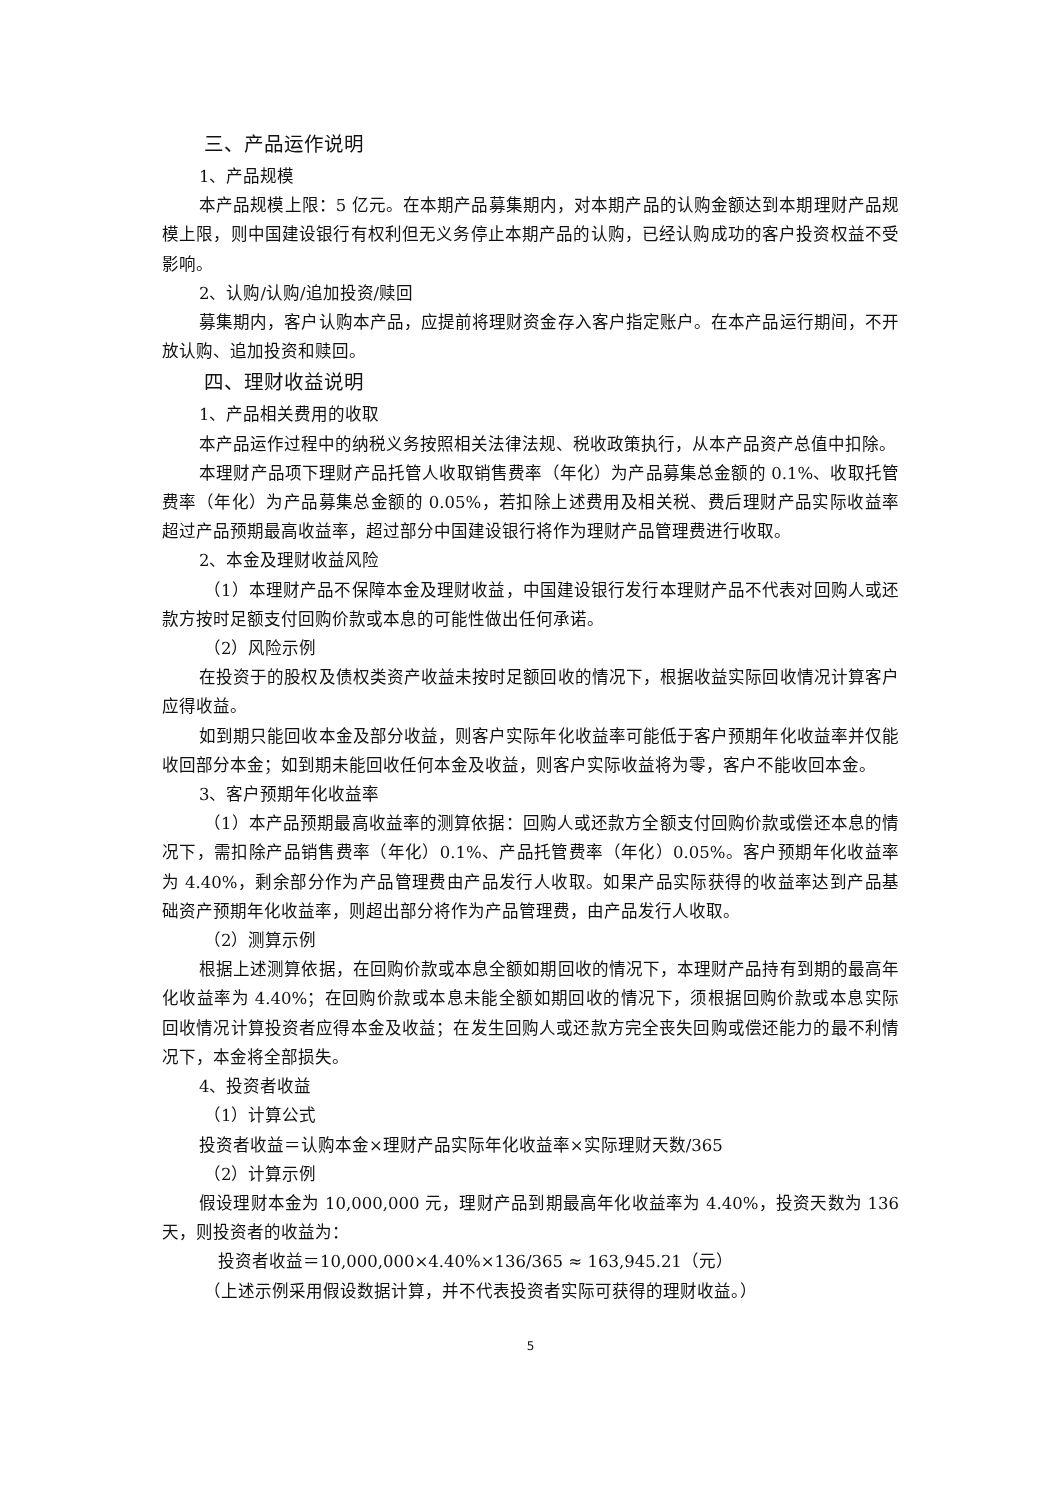三、产品运作说明
1、产品规模
本产品规模上限：5 亿元。在本期产品募集期内，对本期产品的认购金额达到本期理财产品规模上限，则中国建设银行有权利但无义务停止本期产品的认购，已经认购成功的客户投资权益不受影响。
2、认购/认购/追加投资/赎回
募集期内，客户认购本产品，应提前将理财资金存入客户指定账户。在本产品运行期间，不开放认购、追加投资和赎回。
四、理财收益说明
1、产品相关费用的收取
本产品运作过程中的纳税义务按照相关法律法规、税收政策执行，从本产品资产总值中扣除。
本理财产品项下理财产品托管人收取销售费率（年化）为产品募集总金额的 0.1%、收取托管费率（年化）为产品募集总金额的 0.05%，若扣除上述费用及相关税、费后理财产品实际收益率超过产品预期最高收益率，超过部分中国建设银行将作为理财产品管理费进行收取。
2、本金及理财收益风险
（1）本理财产品不保障本金及理财收益，中国建设银行发行本理财产品不代表对回购人或还款方按时足额支付回购价款或本息的可能性做出任何承诺。
（2）风险示例
在投资于的股权及债权类资产收益未按时足额回收的情况下，根据收益实际回收情况计算客户应得收益。
如到期只能回收本金及部分收益，则客户实际年化收益率可能低于客户预期年化收益率并仅能收回部分本金；如到期未能回收任何本金及收益，则客户实际收益将为零，客户不能收回本金。
3、客户预期年化收益率
（1）本产品预期最高收益率的测算依据：回购人或还款方全额支付回购价款或偿还本息的情况下，需扣除产品销售费率（年化）0.1%、产品托管费率（年化）0.05%。客户预期年化收益率为 4.40%，剩余部分作为产品管理费由产品发行人收取。如果产品实际获得的收益率达到产品基础资产预期年化收益率，则超出部分将作为产品管理费，由产品发行人收取。
（2）测算示例
根据上述测算依据，在回购价款或本息全额如期回收的情况下，本理财产品持有到期的最高年化收益率为 4.40%；在回购价款或本息未能全额如期回收的情况下，须根据回购价款或本息实际回收情况计算投资者应得本金及收益；在发生回购人或还款方完全丧失回购或偿还能力的最不利情况下，本金将全部损失。
4、投资者收益
（1）计算公式
投资者收益＝认购本金×理财产品实际年化收益率×实际理财天数/365
（2）计算示例
假设理财本金为 10,000,000 元，理财产品到期最高年化收益率为 4.40%，投资天数为 136 天，则投资者的收益为：
投资者收益＝10,000,000×4.40%×136/365 ≈ 163,945.21（元）
（上述示例采用假设数据计算，并不代表投资者实际可获得的理财收益。）
5